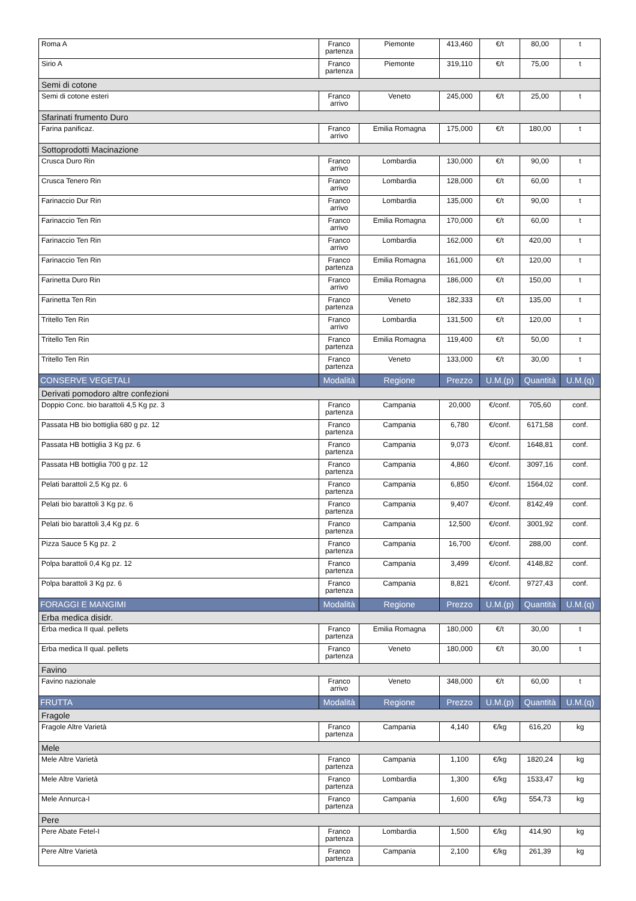| Roma A | Franco partenza | Piemonte | 413,460 | €/t | 80,00 | t |
| Sirio A | Franco partenza | Piemonte | 319,110 | €/t | 75,00 | t |
| Semi di cotone | | | | | | |
| Semi di cotone esteri | Franco arrivo | Veneto | 245,000 | €/t | 25,00 | t |
| Sfarinati frumento Duro | | | | | | |
| Farina panificaz. | Franco arrivo | Emilia Romagna | 175,000 | €/t | 180,00 | t |
| Sottoprodotti Macinazione | | | | | | |
| Crusca Duro Rin | Franco arrivo | Lombardia | 130,000 | €/t | 90,00 | t |
| Crusca Tenero Rin | Franco arrivo | Lombardia | 128,000 | €/t | 60,00 | t |
| Farinaccio Dur Rin | Franco arrivo | Lombardia | 135,000 | €/t | 90,00 | t |
| Farinaccio Ten Rin | Franco arrivo | Emilia Romagna | 170,000 | €/t | 60,00 | t |
| Farinaccio Ten Rin | Franco arrivo | Lombardia | 162,000 | €/t | 420,00 | t |
| Farinaccio Ten Rin | Franco partenza | Emilia Romagna | 161,000 | €/t | 120,00 | t |
| Farinetta Duro Rin | Franco arrivo | Emilia Romagna | 186,000 | €/t | 150,00 | t |
| Farinetta Ten Rin | Franco partenza | Veneto | 182,333 | €/t | 135,00 | t |
| Tritello Ten Rin | Franco arrivo | Lombardia | 131,500 | €/t | 120,00 | t |
| Tritello Ten Rin | Franco partenza | Emilia Romagna | 119,400 | €/t | 50,00 | t |
| Tritello Ten Rin | Franco partenza | Veneto | 133,000 | €/t | 30,00 | t |
| CONSERVE VEGETALI | Modalità | Regione | Prezzo | U.M.(p) | Quantità | U.M.(q) |
| Derivati pomodoro altre confezioni | | | | | | |
| Doppio Conc. bio barattoli 4,5 Kg pz. 3 | Franco partenza | Campania | 20,000 | €/conf. | 705,60 | conf. |
| Passata HB bio bottiglia 680 g pz. 12 | Franco partenza | Campania | 6,780 | €/conf. | 6171,58 | conf. |
| Passata HB bottiglia 3 Kg pz. 6 | Franco partenza | Campania | 9,073 | €/conf. | 1648,81 | conf. |
| Passata HB bottiglia 700 g pz. 12 | Franco partenza | Campania | 4,860 | €/conf. | 3097,16 | conf. |
| Pelati barattoli 2,5 Kg pz. 6 | Franco partenza | Campania | 6,850 | €/conf. | 1564,02 | conf. |
| Pelati bio barattoli 3 Kg pz. 6 | Franco partenza | Campania | 9,407 | €/conf. | 8142,49 | conf. |
| Pelati bio barattoli 3,4 Kg pz. 6 | Franco partenza | Campania | 12,500 | €/conf. | 3001,92 | conf. |
| Pizza Sauce 5 Kg pz. 2 | Franco partenza | Campania | 16,700 | €/conf. | 288,00 | conf. |
| Polpa barattoli 0,4 Kg pz. 12 | Franco partenza | Campania | 3,499 | €/conf. | 4148,82 | conf. |
| Polpa barattoli 3 Kg pz. 6 | Franco partenza | Campania | 8,821 | €/conf. | 9727,43 | conf. |
| FORAGGI E MANGIMI | Modalità | Regione | Prezzo | U.M.(p) | Quantità | U.M.(q) |
| Erba medica disidr. | | | | | | |
| Erba medica II qual. pellets | Franco partenza | Emilia Romagna | 180,000 | €/t | 30,00 | t |
| Erba medica II qual. pellets | Franco partenza | Veneto | 180,000 | €/t | 30,00 | t |
| Favino | | | | | | |
| Favino nazionale | Franco arrivo | Veneto | 348,000 | €/t | 60,00 | t |
| FRUTTA | Modalità | Regione | Prezzo | U.M.(p) | Quantità | U.M.(q) |
| Fragole | | | | | | |
| Fragole Altre Varietà | Franco partenza | Campania | 4,140 | €/kg | 616,20 | kg |
| Mele | | | | | | |
| Mele Altre Varietà | Franco partenza | Campania | 1,100 | €/kg | 1820,24 | kg |
| Mele Altre Varietà | Franco partenza | Lombardia | 1,300 | €/kg | 1533,47 | kg |
| Mele Annurca-I | Franco partenza | Campania | 1,600 | €/kg | 554,73 | kg |
| Pere | | | | | | |
| Pere Abate Fetel-I | Franco partenza | Lombardia | 1,500 | €/kg | 414,90 | kg |
| Pere Altre Varietà | Franco partenza | Campania | 2,100 | €/kg | 261,39 | kg |